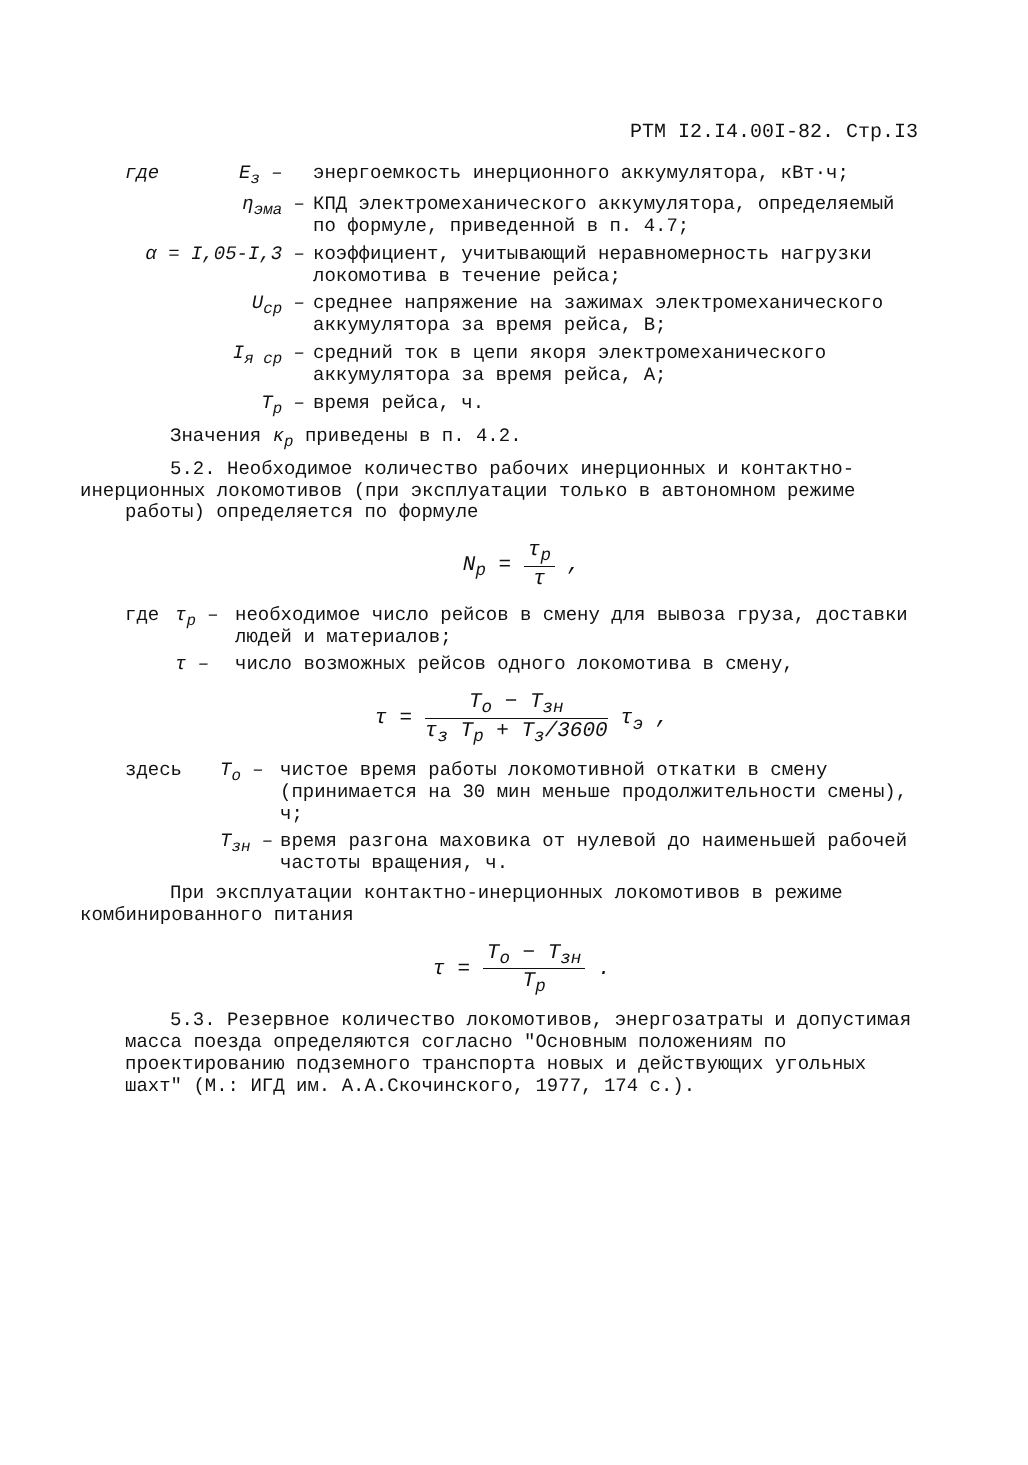РТМ I2.I4.00I-82. Стр.I3
где E<sub>з</sub> – энергоемкость инерционного аккумулятора, кВт·ч;
η<sub>эма</sub> – КПД электромеханического аккумулятора, определяемый по формуле, приведенной в п. 4.7;
α = I,05-I,3 – коэффициент, учитывающий неравномерность нагрузки локомотива в течение рейса;
U<sub>ср</sub> – среднее напряжение на зажимах электромеханического аккумулятора за время рейса, В;
I<sub>я ср</sub> – средний ток в цепи якоря электромеханического аккумулятора за время рейса, А;
T<sub>р</sub> – время рейса, ч.
Значения κ<sub>р</sub> приведены в п. 4.2.
5.2. Необходимое количество рабочих инерционных и контактно-
инерционных локомотивов (при эксплуатации только в автономном режиме работы) определяется по формуле
N<sub>р</sub> = τ<sub>р</sub> τ ,
где τ<sub>р</sub> – необходимое число рейсов в смену для вывоза груза, доставки людей и материалов;
τ – число возможных рейсов одного локомотива в смену,
τ = T<sub>о</sub> − T<sub>зн</sub> τ<sub>з</sub> T<sub>р</sub> + T<sub>з</sub>/3600 τ<sub>э</sub> ,
здесь T<sub>о</sub> – чистое время работы локомотивной откатки в смену (принимается на 30 мин меньше продолжительности смены), ч;
T<sub>зн</sub> – время разгона маховика от нулевой до наименьшей рабочей частоты вращения, ч.
При эксплуатации контактно-инерционных локомотивов в режиме
комбинированного питания
τ = T<sub>о</sub> − T<sub>зн</sub> T<sub>р</sub> .
5.3. Резервное количество локомотивов, энергозатраты и допустимая масса поезда определяются согласно "Основным положениям по проектированию подземного транспорта новых и действующих угольных шахт" (М.: ИГД им. А.А.Скочинского, 1977, 174 с.).